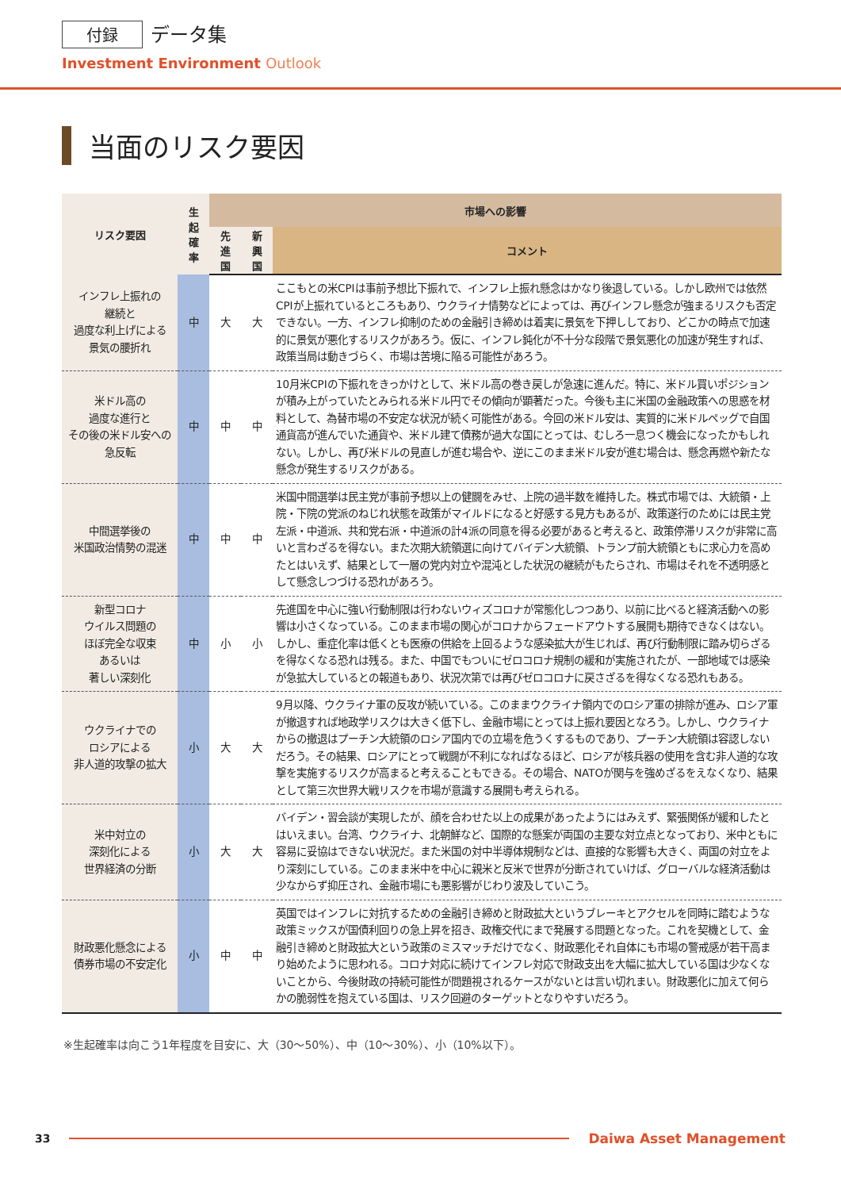付録 データ集
Investment Environment Outlook
当面のリスク要因
| リスク要因 | 生 起 確 率 | 市場への影響 | | |
| --- | --- | --- | --- | --- |
| | | 先 進 国 | 新 興 国 | コメント |
| インフレ上振れの 継続と 過度な利上げによる 景気の腰折れ | 中 | 大 | 大 | ここもとの米CPIは事前予想比下振れで、インフレ上振れ懸念はかなり後退している。しかし欧州では依然CPIが上振れているところもあり、ウクライナ情勢などによっては、再びインフレ懸念が強まるリスクも否定できない。一方、インフレ抑制のための金融引き締めは着実に景気を下押ししており、どこかの時点で加速的に景気が悪化するリスクがあろう。仮に、インフレ鈍化が不十分な段階で景気悪化の加速が発生すれば、政策当局は動きづらく、市場は苦境に陥る可能性があろう。 |
| 米ドル高の 過度な進行と その後の米ドル安への 急反転 | 中 | 中 | 中 | 10月米CPIの下振れをきっかけとして、米ドル高の巻き戻しが急速に進んだ。特に、米ドル買いポジションが積み上がっていたとみられる米ドル円でその傾向が顕著だった。今後も主に米国の金融政策への思惑を材料として、為替市場の不安定な状況が続く可能性がある。今回の米ドル安は、実質的に米ドルペッグで自国通貨高が進んでいた通貨や、米ドル建て債務が過大な国にとっては、むしろ一息つく機会になったかもしれない。しかし、再び米ドルの見直しが進む場合や、逆にこのまま米ドル安が進む場合は、懸念再燃や新たな懸念が発生するリスクがある。 |
| 中間選挙後の 米国政治情勢の混迷 | 中 | 中 | 中 | 米国中間選挙は民主党が事前予想以上の健闘をみせ、上院の過半数を維持した。株式市場では、大統領・上院・下院の党派のねじれ状態を政策がマイルドになると好感する見方もあるが、政策遂行のためには民主党左派・中道派、共和党右派・中道派の計4派の同意を得る必要があると考えると、政策停滞リスクが非常に高いと言わざるを得ない。また次期大統領選に向けてバイデン大統領、トランプ前大統領ともに求心力を高めたとはいえず、結果として一層の党内対立や混沌とした状況の継続がもたらされ、市場はそれを不透明感として懸念しつづける恐れがあろう。 |
| 新型コロナ ウイルス問題の ほぼ完全な収束 あるいは 著しい深刻化 | 中 | 小 | 小 | 先進国を中心に強い行動制限は行わないウィズコロナが常態化しつつあり、以前に比べると経済活動への影響は小さくなっている。このまま市場の関心がコロナからフェードアウトする展開も期待できなくはない。しかし、重症化率は低くとも医療の供給を上回るような感染拡大が生じれば、再び行動制限に踏み切らざるを得なくなる恐れは残る。また、中国でもついにゼロコロナ規制の緩和が実施されたが、一部地域では感染が急拡大しているとの報道もあり、状況次第では再びゼロコロナに戻さざるを得なくなる恐れもある。 |
| ウクライナでの ロシアによる 非人道的攻撃の拡大 | 小 | 大 | 大 | 9月以降、ウクライナ軍の反攻が続いている。このままウクライナ領内でのロシア軍の排除が進み、ロシア軍が撤退すれば地政学リスクは大きく低下し、金融市場にとっては上振れ要因となろう。しかし、ウクライナからの撤退はプーチン大統領のロシア国内での立場を危うくするものであり、プーチン大統領は容認しないだろう。その結果、ロシアにとって戦闘が不利になればなるほど、ロシアが核兵器の使用を含む非人道的な攻撃を実施するリスクが高まると考えることもできる。その場合、NATOが関与を強めざるをえなくなり、結果として第三次世界大戦リスクを市場が意識する展開も考えられる。 |
| 米中対立の 深刻化による 世界経済の分断 | 小 | 大 | 大 | バイデン・習会談が実現したが、顔を合わせた以上の成果があったようにはみえず、緊張関係が緩和したとはいえまい。台湾、ウクライナ、北朝鮮など、国際的な懸案が両国の主要な対立点となっており、米中ともに容易に妥協はできない状況だ。また米国の対中半導体規制などは、直接的な影響も大きく、両国の対立をより深刻にしている。このまま米中を中心に親米と反米で世界が分断されていけば、グローバルな経済活動は少なからず抑圧され、金融市場にも悪影響がじわり波及していこう。 |
| 財政悪化懸念による 債券市場の不安定化 | 小 | 中 | 中 | 英国ではインフレに対抗するための金融引き締めと財政拡大というブレーキとアクセルを同時に踏むような政策ミックスが国債利回りの急上昇を招き、政権交代にまで発展する問題となった。これを契機として、金融引き締めと財政拡大という政策のミスマッチだけでなく、財政悪化それ自体にも市場の警戒感が若干高まり始めたように思われる。コロナ対応に続けてインフレ対応で財政支出を大幅に拡大している国は少なくないことから、今後財政の持続可能性が問題視されるケースがないとは言い切れまい。財政悪化に加えて何らかの脆弱性を抱えている国は、リスク回避のターゲットとなりやすいだろう。 |
※生起確率は向こう1年程度を目安に、大（30～50%）、中（10～30%）、小（10%以下）。
33 Daiwa Asset Management